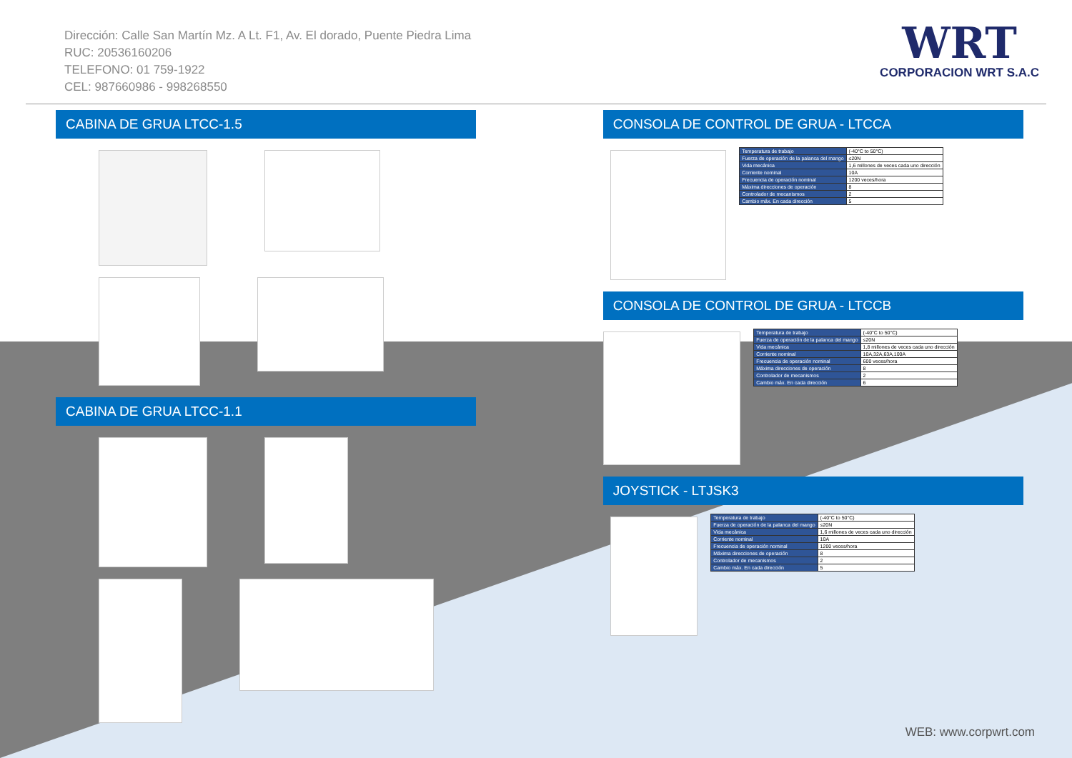Dirección: Calle San Martín Mz. A Lt. F1, Av. El dorado, Puente Piedra Lima
RUC: 20536160206
TELEFONO: 01 759-1922
CEL: 987660986 - 998268550
WRT
CORPORACION WRT S.A.C
CABINA DE GRUA LTCC-1.5
CABINA DE GRUA LTCC-1.1
CONSOLA DE CONTROL DE GRUA - LTCCA
| Temperatura de trabajo | (-40°C to 50°C) |
| Fuerza de operación de la palanca del mango | ≤20N |
| Vida mecánica | 1,6 millones de veces cada uno dirección |
| Corriente nominal | 10A |
| Frecuencia de operación nominal | 1200 veces/hora |
| Máxima direcciones de operación | 8 |
| Controlador de mecanismos | 2 |
| Cambio máx. En cada dirección | 5 |
CONSOLA DE CONTROL DE GRUA - LTCCB
| Temperatura de trabajo | (-40°C to 50°C) |
| Fuerza de operación de la palanca del mango | ≤20N |
| Vida mecánica | 1,8 millones de veces cada uno dirección |
| Corriente nominal | 10A,32A,63A,100A |
| Frecuencia de operación nominal | 600 veces/hora |
| Máxima direcciones de operación | 8 |
| Controlador de mecanismos | 2 |
| Cambio máx. En cada dirección | 6 |
JOYSTICK - LTJSK3
| Temperatura de trabajo | (-40°C to 50°C) |
| Fuerza de operación de la palanca del mango | ≤20N |
| Vida mecánica | 1,6 millones de veces cada uno dirección |
| Corriente nominal | 10A |
| Frecuencia de operación nominal | 1200 veces/hora |
| Máxima direcciones de operación | 8 |
| Controlador de mecanismos | 2 |
| Cambio máx. En cada dirección | 5 |
WEB: www.corpwrt.com